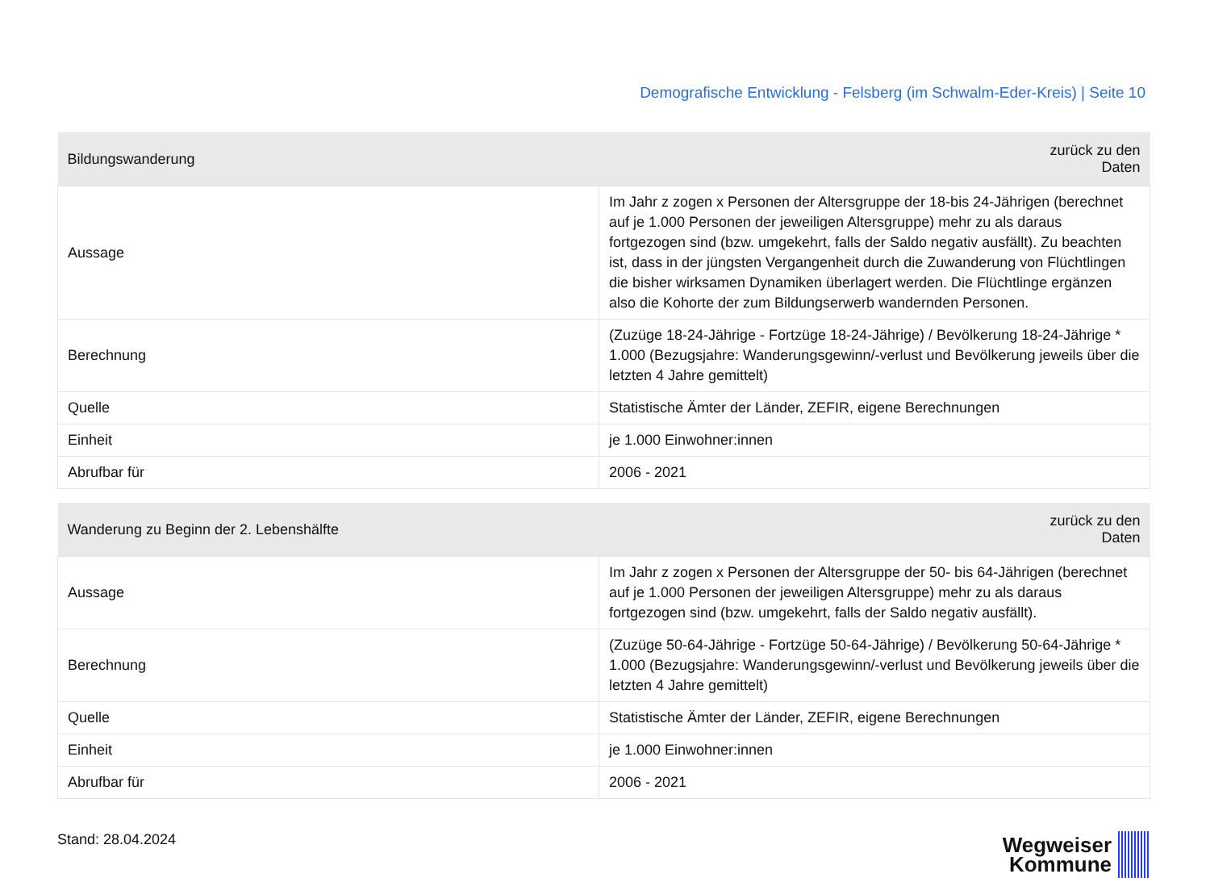Demografische Entwicklung - Felsberg (im Schwalm-Eder-Kreis) | Seite 10
| Bildungswanderung | zurück zu den Daten |
| --- | --- |
| Aussage | Im Jahr z zogen x Personen der Altersgruppe der 18-bis 24-Jährigen (berechnet auf je 1.000 Personen der jeweiligen Altersgruppe) mehr zu als daraus fortgezogen sind (bzw. umgekehrt, falls der Saldo negativ ausfällt). Zu beachten ist, dass in der jüngsten Vergangenheit durch die Zuwanderung von Flüchtlingen die bisher wirksamen Dynamiken überlagert werden. Die Flüchtlinge ergänzen also die Kohorte der zum Bildungserwerb wandernden Personen. |
| Berechnung | (Zuzüge 18-24-Jährige - Fortzüge 18-24-Jährige) / Bevölkerung 18-24-Jährige * 1.000 (Bezugsjahre: Wanderungsgewinn/-verlust und Bevölkerung jeweils über die letzten 4 Jahre gemittelt) |
| Quelle | Statistische Ämter der Länder, ZEFIR, eigene Berechnungen |
| Einheit | je 1.000 Einwohner:innen |
| Abrufbar für | 2006 - 2021 |
| Wanderung zu Beginn der 2. Lebenshälfte | zurück zu den Daten |
| --- | --- |
| Aussage | Im Jahr z zogen x Personen der Altersgruppe der 50- bis 64-Jährigen (berechnet auf je 1.000 Personen der jeweiligen Altersgruppe) mehr zu als daraus fortgezogen sind (bzw. umgekehrt, falls der Saldo negativ ausfällt). |
| Berechnung | (Zuzüge 50-64-Jährige - Fortzüge 50-64-Jährige) / Bevölkerung 50-64-Jährige * 1.000 (Bezugsjahre: Wanderungsgewinn/-verlust und Bevölkerung jeweils über die letzten 4 Jahre gemittelt) |
| Quelle | Statistische Ämter der Länder, ZEFIR, eigene Berechnungen |
| Einheit | je 1.000 Einwohner:innen |
| Abrufbar für | 2006 - 2021 |
Stand: 28.04.2024
Wegweiser
Kommune